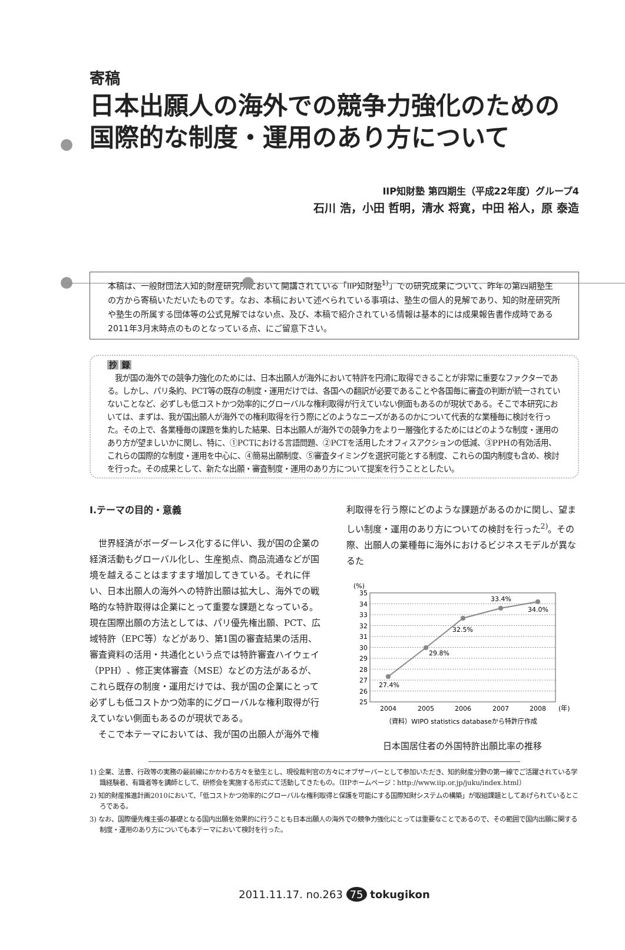寄稿
日本出願人の海外での競争力強化のための
国際的な制度・運用のあり方について
IIP知財塾 第四期生（平成22年度）グループ4
石川 浩，小田 哲明，清水 将寛，中田 裕人，原 泰造
本稿は、一般財団法人知的財産研究所において開講されている「IIP知財塾<sup>1)</sup>」での研究成果について、昨年の第四期塾生の方から寄稿いただいたものです。なお、本稿において述べられている事項は、塾生の個人的見解であり、知的財産研究所や塾生の所属する団体等の公式見解ではない点、及び、本稿で紹介されている情報は基本的には成果報告書作成時である2011年3月末時点のものとなっている点、にご留意下さい。
抄 録
　我が国の海外での競争力強化のためには、日本出願人が海外において特許を円滑に取得できることが非常に重要なファクターである。しかし、パリ条約、PCT等の既存の制度・運用だけでは、各国への翻訳が必要であることや各国毎に審査の判断が統一されていないことなど、必ずしも低コストかつ効率的にグローバルな権利取得が行えていない側面もあるのが現状である。そこで本研究においては、まずは、我が国出願人が海外での権利取得を行う際にどのようなニーズがあるのかについて代表的な業種毎に検討を行った。その上で、各業種毎の課題を集約した結果、日本出願人が海外での競争力をより一層強化するためにはどのような制度・運用のあり方が望ましいかに関し、特に、①PCTにおける言語問題、②PCTを活用したオフィスアクションの低減、③PPHの有効活用、これらの国際的な制度・運用を中心に、④簡易出願制度、⑤審査タイミングを選択可能とする制度、これらの国内制度も含め、検討を行った。その成果として、新たな出願・審査制度・運用のあり方について提案を行うこととしたい。
Ⅰ.テーマの目的・意義
世界経済がボーダーレス化するに伴い、我が国の企業の経済活動もグローバル化し、生産拠点、商品流通などが国境を越えることはますます増加してきている。それに伴い、日本出願人の海外への特許出願は拡大し、海外での戦略的な特許取得は企業にとって重要な課題となっている。現在国際出願の方法としては、パリ優先権出願、PCT、広域特許（EPC等）などがあり、第1国の審査結果の活用、審査資料の活用・共通化という点では特許審査ハイウェイ（PPH）、修正実体審査（MSE）などの方法があるが、これら既存の制度・運用だけでは、我が国の企業にとって必ずしも低コストかつ効率的にグローバルな権利取得が行えていない側面もあるのが現状である。
そこで本テーマにおいては、我が国の出願人が海外で権
利取得を行う際にどのような課題があるのかに関し、望ましい制度・運用のあり方についての検討を行った<sup>2)</sup>。その際、出願人の業種毎に海外におけるビジネスモデルが異なるた
(%)
35
34
33
32
31
30
29
28
27
26
25
27.4%
29.8%
32.5%
33.4%
34.0%
2004
2005
2006
2007
2008
(年)
（資料）WIPO statistics databaseから特許庁作成
日本国居住者の外国特許出願比率の推移
1) 企業、法曹、行政等の実務の最前線にかかわる方々を塾生とし、現役裁判官の方々にオブザーバーとして参加いただき、知的財産分野の第一線でご活躍されている学識経験者、有識者等を講師として、研修会を実施する形式にて活動してきたもの。（IIPホームページ：http://www.iip.or.jp/juku/index.html）
2) 知的財産推進計画2010において、「低コストかつ効率的にグローバルな権利取得と保護を可能にする国際知財システムの構築」が取組課題としてあげられているところである。
3) なお、国際優先権主張の基礎となる国内出願を効果的に行うことも日本出願人の海外での競争力強化にとっては重要なことであるので、その範囲で国内出願に関する制度・運用のあり方についても本テーマにおいて検討を行った。
2011.11.17. no.263 75 tokugikon